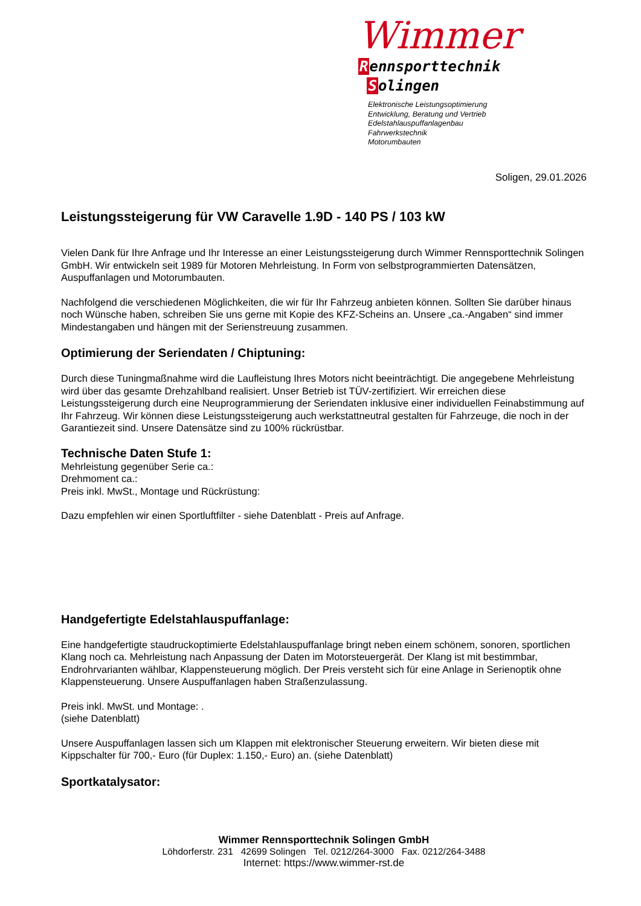Wimmer
Rennsporttechnik
Solingen
Elektronische Leistungsoptimierung
Entwicklung, Beratung und Vertrieb
Edelstahlauspuffanlagenbau
Fahrwerkstechnik
Motorumbauten
Soligen, 29.01.2026
Leistungssteigerung für VW Caravelle 1.9D - 140 PS / 103 kW
Vielen Dank für Ihre Anfrage und Ihr Interesse an einer Leistungssteigerung durch Wimmer Rennsporttechnik Solingen GmbH. Wir entwickeln seit 1989 für Motoren Mehrleistung. In Form von selbstprogrammierten Datensätzen, Auspuffanlagen und Motorumbauten.
Nachfolgend die verschiedenen Möglichkeiten, die wir für Ihr Fahrzeug anbieten können. Sollten Sie darüber hinaus noch Wünsche haben, schreiben Sie uns gerne mit Kopie des KFZ-Scheins an. Unsere „ca.-Angaben“ sind immer Mindestangaben und hängen mit der Serienstreuung zusammen.
Optimierung der Seriendaten / Chiptuning:
Durch diese Tuningmaßnahme wird die Laufleistung Ihres Motors nicht beeinträchtigt. Die angegebene Mehrleistung wird über das gesamte Drehzahlband realisiert. Unser Betrieb ist TÜV-zertifiziert. Wir erreichen diese Leistungssteigerung durch eine Neuprogrammierung der Seriendaten inklusive einer individuellen Feinabstimmung auf Ihr Fahrzeug. Wir können diese Leistungssteigerung auch werkstattneutral gestalten für Fahrzeuge, die noch in der Garantiezeit sind. Unsere Datensätze sind zu 100% rückrüstbar.
Technische Daten Stufe 1:
Mehrleistung gegenüber Serie ca.:
Drehmoment ca.:
Preis inkl. MwSt., Montage und Rückrüstung:
Dazu empfehlen wir einen Sportluftfilter - siehe Datenblatt - Preis auf Anfrage.
Handgefertigte Edelstahlauspuffanlage:
Eine handgefertigte staudruckoptimierte Edelstahlauspuffanlage bringt neben einem schönem, sonoren, sportlichen Klang noch ca. Mehrleistung nach Anpassung der Daten im Motorsteuergerät. Der Klang ist mit bestimmbar, Endrohrvarianten wählbar, Klappensteuerung möglich. Der Preis versteht sich für eine Anlage in Serienoptik ohne Klappensteuerung. Unsere Auspuffanlagen haben Straßenzulassung.
Preis inkl. MwSt. und Montage: .
(siehe Datenblatt)
Unsere Auspuffanlagen lassen sich um Klappen mit elektronischer Steuerung erweitern. Wir bieten diese mit Kippschalter für 700,- Euro (für Duplex: 1.150,- Euro) an. (siehe Datenblatt)
Sportkatalysator:
Wimmer Rennsporttechnik Solingen GmbH
Löhdorferstr. 231 42699 Solingen Tel. 0212/264-3000 Fax. 0212/264-3488
Internet: https://www.wimmer-rst.de